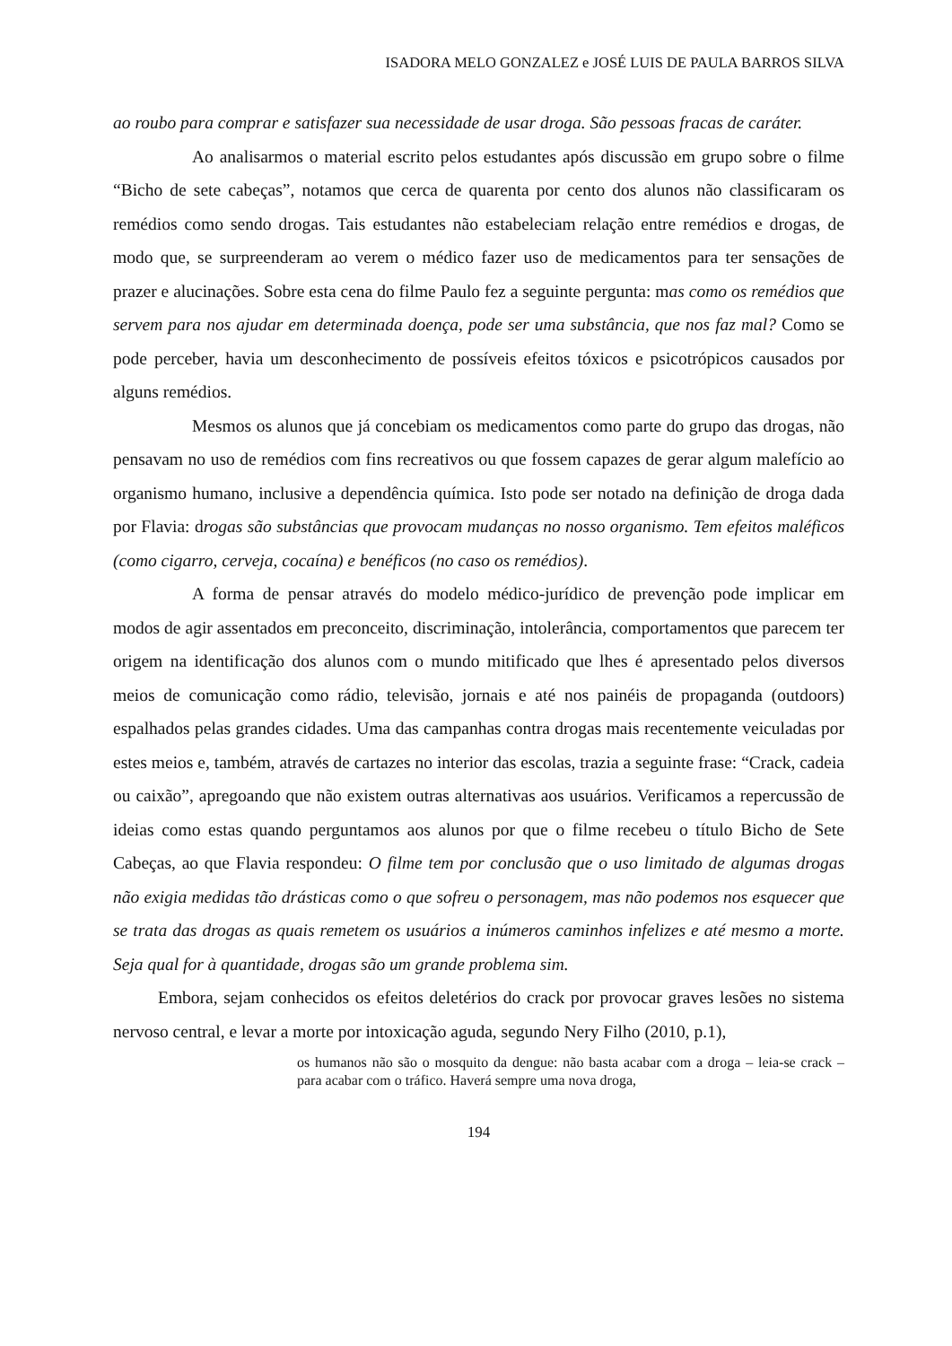ISADORA MELO GONZALEZ e JOSÉ LUIS DE PAULA BARROS SILVA
ao roubo para comprar e satisfazer sua necessidade de usar droga. São pessoas fracas de caráter.
Ao analisarmos o material escrito pelos estudantes após discussão em grupo sobre o filme “Bicho de sete cabeças”, notamos que cerca de quarenta por cento dos alunos não classificaram os remédios como sendo drogas. Tais estudantes não estabeleciam relação entre remédios e drogas, de modo que, se surpreenderam ao verem o médico fazer uso de medicamentos para ter sensações de prazer e alucinações. Sobre esta cena do filme Paulo fez a seguinte pergunta: mas como os remédios que servem para nos ajudar em determinada doença, pode ser uma substância, que nos faz mal? Como se pode perceber, havia um desconhecimento de possíveis efeitos tóxicos e psicotrópicos causados por alguns remédios.
Mesmos os alunos que já concebiam os medicamentos como parte do grupo das drogas, não pensavam no uso de remédios com fins recreativos ou que fossem capazes de gerar algum malefício ao organismo humano, inclusive a dependência química. Isto pode ser notado na definição de droga dada por Flavia: drogas são substâncias que provocam mudanças no nosso organismo. Tem efeitos maléficos (como cigarro, cerveja, cocaína) e benéficos (no caso os remédios).
A forma de pensar através do modelo médico-jurídico de prevenção pode implicar em modos de agir assentados em preconceito, discriminação, intolerância, comportamentos que parecem ter origem na identificação dos alunos com o mundo mitificado que lhes é apresentado pelos diversos meios de comunicação como rádio, televisão, jornais e até nos painéis de propaganda (outdoors) espalhados pelas grandes cidades. Uma das campanhas contra drogas mais recentemente veiculadas por estes meios e, também, através de cartazes no interior das escolas, trazia a seguinte frase: “Crack, cadeia ou caixão”, apregoando que não existem outras alternativas aos usuários. Verificamos a repercussão de ideias como estas quando perguntamos aos alunos por que o filme recebeu o título Bicho de Sete Cabeças, ao que Flavia respondeu: O filme tem por conclusão que o uso limitado de algumas drogas não exigia medidas tão drásticas como o que sofreu o personagem, mas não podemos nos esquecer que se trata das drogas as quais remetem os usuários a inúmeros caminhos infelizes e até mesmo a morte. Seja qual for à quantidade, drogas são um grande problema sim.
Embora, sejam conhecidos os efeitos deletérios do crack por provocar graves lesões no sistema nervoso central, e levar a morte por intoxicação aguda, segundo Nery Filho (2010, p.1),
os humanos não são o mosquito da dengue: não basta acabar com a droga – leia-se crack – para acabar com o tráfico. Haverá sempre uma nova droga,
194